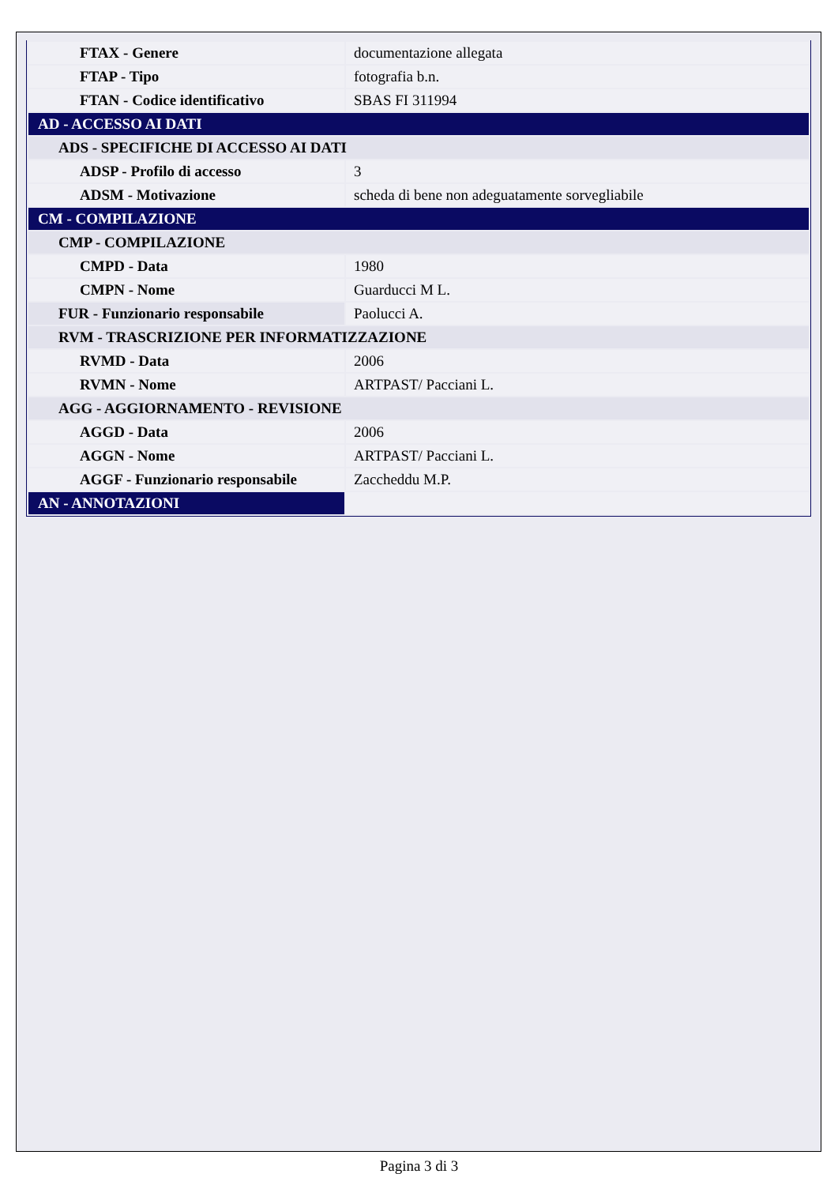| FTAX - Genere | documentazione allegata |
| FTAP - Tipo | fotografia b.n. |
| FTAN - Codice identificativo | SBAS FI 311994 |
| AD - ACCESSO AI DATI | |
| ADS - SPECIFICHE DI ACCESSO AI DATI | |
| ADSP - Profilo di accesso | 3 |
| ADSM - Motivazione | scheda di bene non adeguatamente sorvegliabile |
| CM - COMPILAZIONE | |
| CMP - COMPILAZIONE | |
| CMPD - Data | 1980 |
| CMPN - Nome | Guarducci M L. |
| FUR - Funzionario responsabile | Paolucci A. |
| RVM - TRASCRIZIONE PER INFORMATIZZAZIONE | |
| RVMD - Data | 2006 |
| RVMN - Nome | ARTPAST/ Pacciani L. |
| AGG - AGGIORNAMENTO - REVISIONE | |
| AGGD - Data | 2006 |
| AGGN - Nome | ARTPAST/ Pacciani L. |
| AGGF - Funzionario responsabile | Zaccheddu M.P. |
| AN - ANNOTAZIONI | |
Pagina 3 di 3